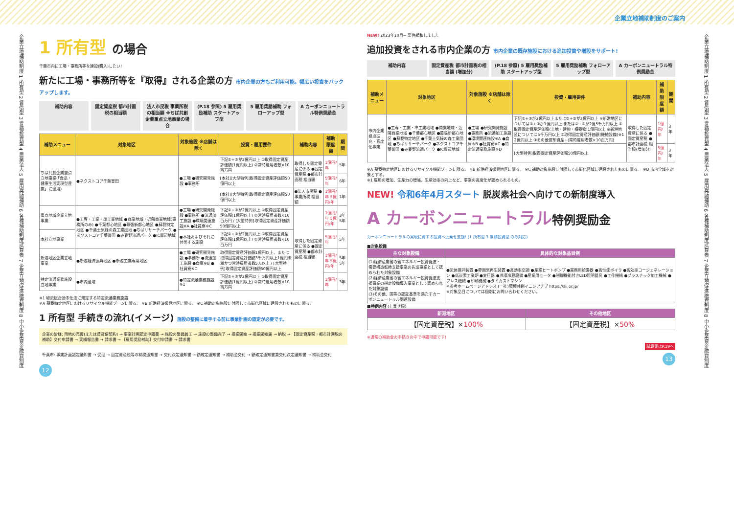企業立地補助制度のご案内
企業立地補助制度 1 所有型 2 賃借型 3 累積投資型 4 農業法人 5 雇用奨励補助 6 各種補助制度試算表 7 企業立地促進融資制度 8 中小企業資金融資制度
1 所有型 の場合
千葉市内に工場・事務所等を建設(購入)したい!
新たに工場・事務所等を『取得』される企業の方 市内企業の方もご利用可能。幅広い投資をバックアップします。
補助内容 固定資産税 都市計画税の相当額 法人市民税 事業所税の相当額 ※ちば共創企業重点立地事業の場合
(P.18 参照) 5 雇用奨励補助 スタートアップ型
5 雇用奨励補助 フォローアップ型 A カーボンニュートラル特例奨励金
| 補助メニュー | 対象地区 | 対象施設 ※店舗は除く | 投資・雇用要件 | 補助内容 | 補助限度額 | 期間 |
| --- | --- | --- | --- | --- | --- | --- |
| ちば共創企業重点立地事業(「食品・健康生活実現型産業」に適用) | ●ネクストコア千葉誉田 | ●工場 ●研究開発施設 ●事務所 | 下記①+②が2億円以上 ①取得固定資産評価額(1億円以上) ②常時雇用者数×10百万円 | 取得した固定資産に係る ●固定資産税 ●都市計画税 相当額 | 1億円/年 | 5年 |
| | | | [本社][大型特例]取得固定資産評価額50億円以上 | | 5億円/年 | 6年 |
| | | | [本社][大型特例]取得固定資産評価額50億円以上 | ●法人市民税 ●事業所税 相当額 | 1億円/年 5億円/年 | 1年 |
| 重点地域企業立地事業 | ●工専・工業・準工業地域 ●商業地域・近隣商業地域(事務所のみ) ●千葉都心地区 ●幕張新都心地区 ●蘇我特定地区 ●千葉土気緑の森工業団地 ●ちばリサーチパーク ●ネクストコア千葉誉田 ●み春野流通パーク ●IC周辺地域 | ●工場 ●研究開発施設 ●事務所 ●流通加工施設 ●環境関連施設※A ●社員寮※C | 下記①+②が2億円以上 ①取得固定資産評価額(1億円以上) ②常時雇用者数×10百万円 / [大型特例]取得固定資産評価額50億円以上 | 取得した固定資産に係る ●固定資産税 ●都市計画税 相当額 | 1億円/年 5億円/年 | 3年 5年 |
| 本社立地事業 | | ●本社およびそれに付帯する施設 | 下記①+②が2億円以上 ①取得固定資産評価額(1億円以上) ②常時雇用者数×10百万円 | | 5億円/年 | 5年 |
| 新港地区企業立地事業 | ●新港経済振興地区 ●新港工業専用地区 | ●工場 ●研究開発施設 ●事務所 ●流通加工施設 ●倉庫※B ●社員寮※C | 取得固定資産評価額1億円以上、または取得固定資産評価額3千万円以上1億円未満かつ常時雇用者数5人以上 / [大型特例]取得固定資産評価額50億円以上 | | 1億円/年 5億円/年 | 5年 5年 |
| 特定流通業務施設立地事業 | ●市内全域 | ●特定流通業務施設※1 | 下記①+②が2億円以上 ①取得固定資産評価額(1億円以上) ②常時雇用者数×10百万円 | | 1億円/年 | 3年 |
※1 物流総合効率化法に規定する特定流通業務施設
※A 蘇我特定地区におけるリサイクル機能ゾーンに限る。 ※B 新港経済振興地区に限る。 ※C 補助対象施設に付随して市街化区域に建設されたものに限る。
1 所有型 手続きの流れ(イメージ) 施設の整備に着手する前に事業計画の認定が必要です。
企業の皆様: 用地の売買(または賃貸借契約) → 事業計画認定申請書 → 施設の整備着工 → 施設の整備完了 → 操業開始 → 操業開始届 → 納税 → 【固定資産税・都市計画税の補助】交付申請書 → 実績報告書 → 請求書 → 【雇用奨励補助】交付申請書 → 請求書
千葉市: 事業計画認定通知書 → 受理 → 固定資産税等の納税通知書 → 交付決定通知書 → 額確定通知書 → 補助金交付 → 額確定通知書兼交付決定通知書 → 補助金交付
12
NEW! 2023年10月~ 要件緩和しました
追加投資をされる市内企業の方 市内企業の既存施設における追加投資や増設をサポート!
補助内容 固定資産税 都市計画税の相当額 (増加分)
(P.18 参照) 5 雇用奨励補助 スタートアップ型
5 雇用奨励補助 フォローアップ型 A カーボンニュートラル特例奨励金
| 補助メニュー | 対象地区 | 対象施設 ※店舗は除く | 投資・雇用要件 | 補助内容 | 補助限度額 | 期間 |
| --- | --- | --- | --- | --- | --- | --- |
| 市内企業拠点拡充・高度化事業 | ●工専・工業・準工業地域 ●商業地域・近隣商業地域 ●千葉都心地区 ●幕張新都心地区 ●蘇我特定地区 ●千葉土気緑の森工業団地 ●ちばリサーチパーク ●ネクストコア千葉誉田 ●み春野流通パーク ●IC周辺地域 | ●工場 ●研究開発施設 ●事務所 ●流通加工施設 ●環境関連施設※A ●倉庫※B ●社員寮※C ●特定流通業務施設※D | 下記①+③が2億円以上または②+③が3億円以上 ※新港地区については①+③が1億円以上 または②+③が2億5千万円以上 ①取得固定資産評価額(土地・建物・構築物)1億円以上 ※新港地区については5千万円以上 ②取得固定資産評価額(機械設備)※1 2億円以上 ③その他償却資産+(常時雇用者数×10百万円) | 取得した固定資産に係る ●固定資産税 ●都市計画税 相当額(増加分) | 1億円/年 | 3年 |
| | | | [大型特例]取得固定資産評価額50億円以上 | | 5億円/年 | 3年 |
※A 蘇我特定地区におけるリサイクル機能ゾーンに限る。 ※B 新港経済振興地区に限る。 ※C 補助対象施設に付随して市街化区域に建設されたものに限る。 ※D 市内全域を対象とする。
※1 雇用の増加、生産力の増強、生産効率の向上など、事業の高度化が認められるもの。
NEW! 令和6年4月スタート 脱炭素社会へ向けての新制度導入
A カーボンニュートラル特例奨励金
カーボンニュートラルの実現に資する投資へ上乗せ支援! (1 所有型 3 累積投資型 のみ対応)
■対象設備
| 主な対象設備 | 具体的な対象品目例 |
| --- | --- |
| (1)経済産業省の省エネルギー投資促進・需要構造転換支援事業の先進事業として認められた対象設備 (2)経済産業省の省エネルギー投資促進支援事業の指定設備導入事業として認められた対象設備 (3)その他、国等の認証基準を満たすカーボンニュートラル関連設備 | ●流体撹拌装置 ●雰囲気再生装置 ●高効率空調 ●産業ヒートポンプ ●業務用給湯器 ●高性能ボイラ ●高効率コージェネレーション ●低炭素工業炉 ●変圧器 ●冷凍冷蔵設備 ●産業用モータ ●制御機能付きLED照明器具 ●工作機械 ●プラスチック加工機械 ●プレス機械 ●印刷機械 ●ダイカストマシン ※参考ホームページアドレス (一社)環境共創イニシアチブ https://sii.or.jp/ ※対象品目については個別にお問い合わせください。 |
■特例内容 (上乗せ額)
| 新港地区 | その他地区 |
| --- | --- |
| 【固定資産税】× 100% | 【固定資産税】× 50% |
※通常の補助金お手続きの中で申請可能です!
試算表はP.19へ
13
企業立地補助制度 1 所有型 2 賃借型 3 累積投資型 4 農業法人 5 雇用奨励補助 6 各種補助制度試算表 7 企業立地促進融資制度 8 中小企業資金融資制度